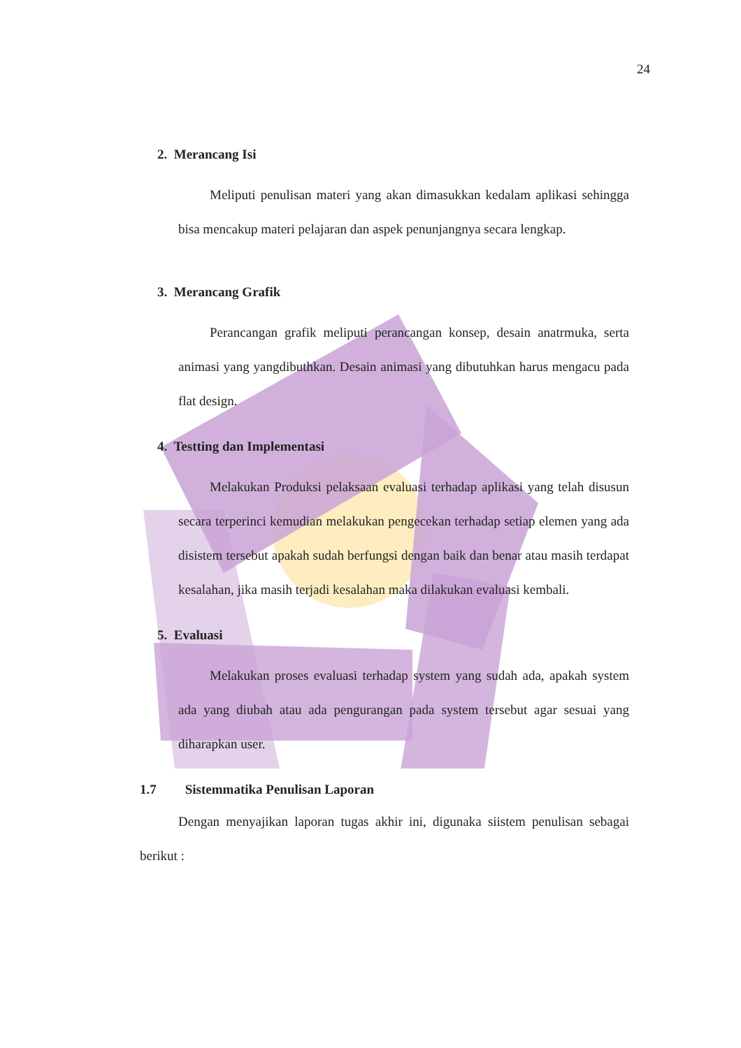24
2. Merancang Isi
Meliputi penulisan materi yang akan dimasukkan kedalam aplikasi sehingga bisa mencakup materi pelajaran dan aspek penunjangnya secara lengkap.
3. Merancang Grafik
Perancangan grafik meliputi perancangan konsep, desain anatrmuka, serta animasi yang yangdibuthkan. Desain animasi yang dibutuhkan harus mengacu pada flat design.
4. Testting dan Implementasi
Melakukan Produksi pelaksaan evaluasi terhadap aplikasi yang telah disusun secara terperinci kemudian melakukan pengecekan terhadap setiap elemen yang ada disistem tersebut apakah sudah berfungsi dengan baik dan benar atau masih terdapat kesalahan, jika masih terjadi kesalahan maka dilakukan evaluasi kembali.
5. Evaluasi
Melakukan proses evaluasi terhadap system yang sudah ada, apakah system ada yang diubah atau ada pengurangan pada system tersebut agar sesuai yang diharapkan user.
1.7 Sistemmatika Penulisan Laporan
Dengan menyajikan laporan tugas akhir ini, digunaka siistem penulisan sebagai berikut :